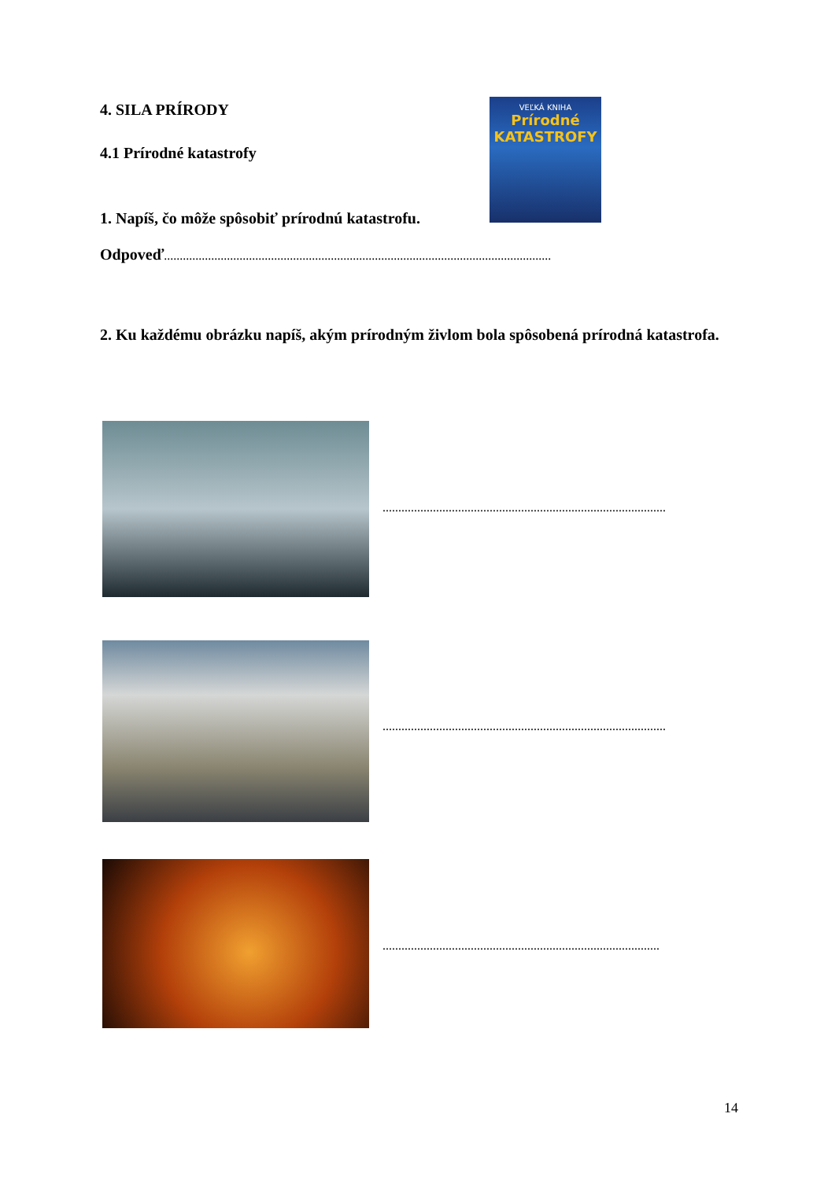4. SILA PRÍRODY
4.1 Prírodné katastrofy
VEĽKÁ KNIHA
Prírodné KATASTROFY
1. Napíš, čo môže spôsobiť prírodnú katastrofu.
Odpoveď...........................................................................................................................
2. Ku každému obrázku napíš, akým prírodným živlom bola spôsobená prírodná katastrofa.
..........................................................................................
..........................................................................................
........................................................................................
14